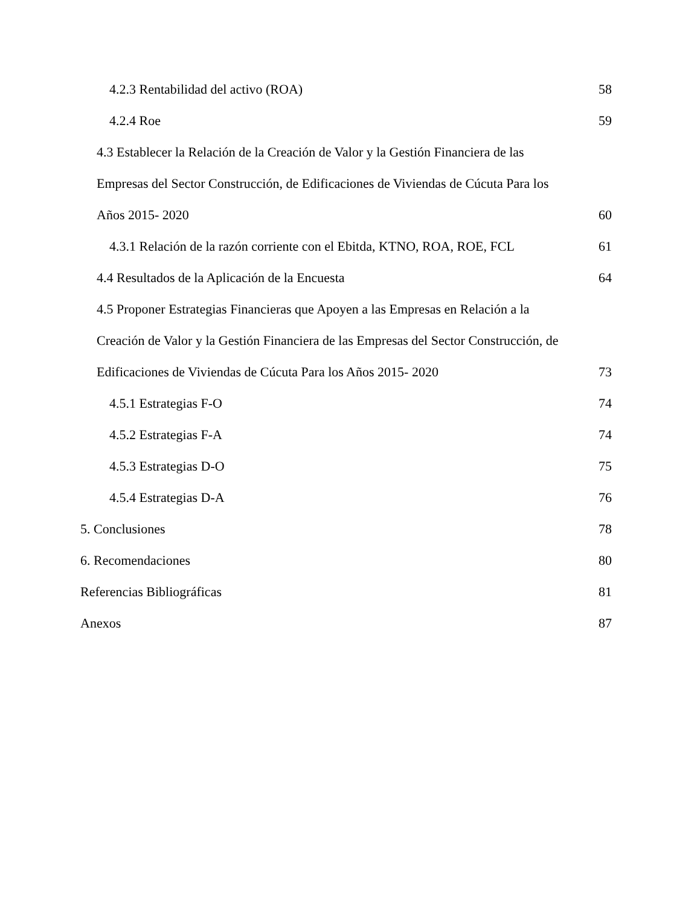4.2.3 Rentabilidad del activo (ROA) 58
4.2.4 Roe 59
4.3 Establecer la Relación de la Creación de Valor y la Gestión Financiera de las
Empresas del Sector Construcción, de Edificaciones de Viviendas de Cúcuta Para los
Años 2015- 2020 60
4.3.1 Relación de la razón corriente con el Ebitda, KTNO, ROA, ROE, FCL 61
4.4 Resultados de la Aplicación de la Encuesta 64
4.5 Proponer Estrategias Financieras que Apoyen a las Empresas en Relación a la
Creación de Valor y la Gestión Financiera de las Empresas del Sector Construcción, de
Edificaciones de Viviendas de Cúcuta Para los Años 2015- 2020 73
4.5.1 Estrategias F-O 74
4.5.2 Estrategias F-A 74
4.5.3 Estrategias D-O 75
4.5.4 Estrategias D-A 76
5. Conclusiones 78
6. Recomendaciones 80
Referencias Bibliográficas 81
Anexos 87